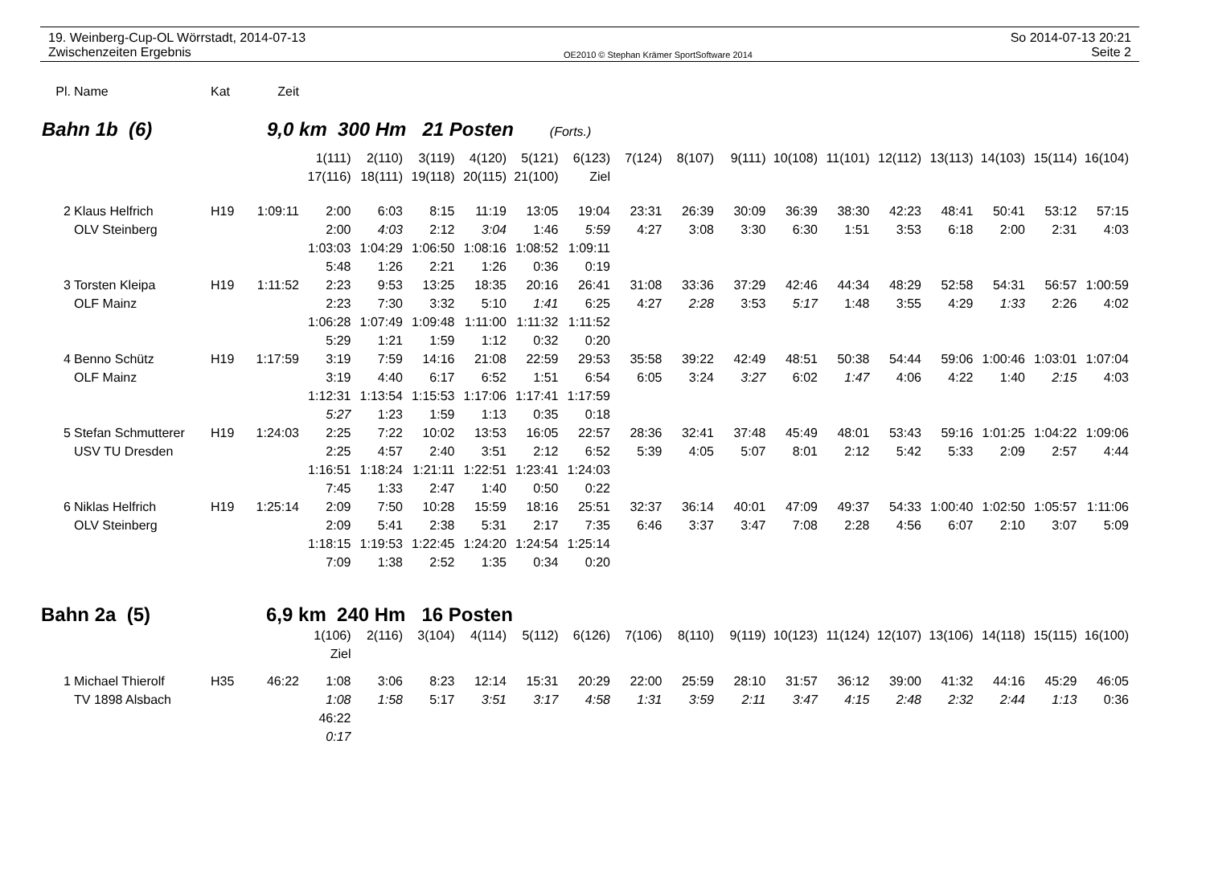19. Weinberg-Cup-OL Wörrstadt, 2014-07-13
Zwischenzeiten Ergebnis
OE2010 © Stephan Krämer SportSoftware 2014
So 2014-07-13 20:21
Seite 2
| Pl. | Name | Kat | Zeit |
Bahn 1b (6) 9,0 km 300 Hm 21 Posten (Forts.)
| | | | | 1(111) | 2(110) | 3(119) | 4(120) | 5(121) | 6(123) | 7(124) | 8(107) | 9(111) | 10(108) | 11(101) | 12(112) | 13(113) | 14(103) | 15(114) | 16(104) |
| | | | | 17(116) | 18(111) | 19(118) | 20(115) | 21(100) | Ziel | | | | | | | | | | |
| 2 | Klaus Helfrich | H19 | 1:09:11 | 2:00 | 6:03 | 8:15 | 11:19 | 13:05 | 19:04 | 23:31 | 26:39 | 30:09 | 36:39 | 38:30 | 42:23 | 48:41 | 50:41 | 53:12 | 57:15 |
| | OLV Steinberg | | | 2:00 | 4:03 | 2:12 | 3:04 | 1:46 | 5:59 | 4:27 | 3:08 | 3:30 | 6:30 | 1:51 | 3:53 | 6:18 | 2:00 | 2:31 | 4:03 |
| | | | | 1:03:03 | 1:04:29 | 1:06:50 | 1:08:16 | 1:08:52 | 1:09:11 | | | | | | | | | | |
| | | | | 5:48 | 1:26 | 2:21 | 1:26 | 0:36 | 0:19 | | | | | | | | | | |
| 3 | Torsten Kleipa | H19 | 1:11:52 | 2:23 | 9:53 | 13:25 | 18:35 | 20:16 | 26:41 | 31:08 | 33:36 | 37:29 | 42:46 | 44:34 | 48:29 | 52:58 | 54:31 | 56:57 | 1:00:59 |
| | OLF Mainz | | | 2:23 | 7:30 | 3:32 | 5:10 | 1:41 | 6:25 | 4:27 | 2:28 | 3:53 | 5:17 | 1:48 | 3:55 | 4:29 | 1:33 | 2:26 | 4:02 |
| | | | | 1:06:28 | 1:07:49 | 1:09:48 | 1:11:00 | 1:11:32 | 1:11:52 | | | | | | | | | | |
| | | | | 5:29 | 1:21 | 1:59 | 1:12 | 0:32 | 0:20 | | | | | | | | | | |
| 4 | Benno Schütz | H19 | 1:17:59 | 3:19 | 7:59 | 14:16 | 21:08 | 22:59 | 29:53 | 35:58 | 39:22 | 42:49 | 48:51 | 50:38 | 54:44 | 59:06 | 1:00:46 | 1:03:01 | 1:07:04 |
| | OLF Mainz | | | 3:19 | 4:40 | 6:17 | 6:52 | 1:51 | 6:54 | 6:05 | 3:24 | 3:27 | 6:02 | 1:47 | 4:06 | 4:22 | 1:40 | 2:15 | 4:03 |
| | | | | 1:12:31 | 1:13:54 | 1:15:53 | 1:17:06 | 1:17:41 | 1:17:59 | | | | | | | | | | |
| | | | | 5:27 | 1:23 | 1:59 | 1:13 | 0:35 | 0:18 | | | | | | | | | | |
| 5 | Stefan Schmutterer | H19 | 1:24:03 | 2:25 | 7:22 | 10:02 | 13:53 | 16:05 | 22:57 | 28:36 | 32:41 | 37:48 | 45:49 | 48:01 | 53:43 | 59:16 | 1:01:25 | 1:04:22 | 1:09:06 |
| | USV TU Dresden | | | 2:25 | 4:57 | 2:40 | 3:51 | 2:12 | 6:52 | 5:39 | 4:05 | 5:07 | 8:01 | 2:12 | 5:42 | 5:33 | 2:09 | 2:57 | 4:44 |
| | | | | 1:16:51 | 1:18:24 | 1:21:11 | 1:22:51 | 1:23:41 | 1:24:03 | | | | | | | | | | |
| | | | | 7:45 | 1:33 | 2:47 | 1:40 | 0:50 | 0:22 | | | | | | | | | | |
| 6 | Niklas Helfrich | H19 | 1:25:14 | 2:09 | 7:50 | 10:28 | 15:59 | 18:16 | 25:51 | 32:37 | 36:14 | 40:01 | 47:09 | 49:37 | 54:33 | 1:00:40 | 1:02:50 | 1:05:57 | 1:11:06 |
| | OLV Steinberg | | | 2:09 | 5:41 | 2:38 | 5:31 | 2:17 | 7:35 | 6:46 | 3:37 | 3:47 | 7:08 | 2:28 | 4:56 | 6:07 | 2:10 | 3:07 | 5:09 |
| | | | | 1:18:15 | 1:19:53 | 1:22:45 | 1:24:20 | 1:24:54 | 1:25:14 | | | | | | | | | | |
| | | | | 7:09 | 1:38 | 2:52 | 1:35 | 0:34 | 0:20 | | | | | | | | | | |
Bahn 2a (5) 6,9 km 240 Hm 16 Posten
| | | | | 1(106) | 2(116) | 3(104) | 4(114) | 5(112) | 6(126) | 7(106) | 8(110) | 9(119) | 10(123) | 11(124) | 12(107) | 13(106) | 14(118) | 15(115) | 16(100) |
| | | | | Ziel | | | | | | | | | | | | | | | |
| 1 | Michael Thierolf | H35 | 46:22 | 1:08 | 3:06 | 8:23 | 12:14 | 15:31 | 20:29 | 22:00 | 25:59 | 28:10 | 31:57 | 36:12 | 39:00 | 41:32 | 44:16 | 45:29 | 46:05 |
| | TV 1898 Alsbach | | | 1:08 | 1:58 | 5:17 | 3:51 | 3:17 | 4:58 | 1:31 | 3:59 | 2:11 | 3:47 | 4:15 | 2:48 | 2:32 | 2:44 | 1:13 | 0:36 |
| | | | | 46:22 | | | | | | | | | | | | | | | |
| | | | | 0:17 | | | | | | | | | | | | | | | |